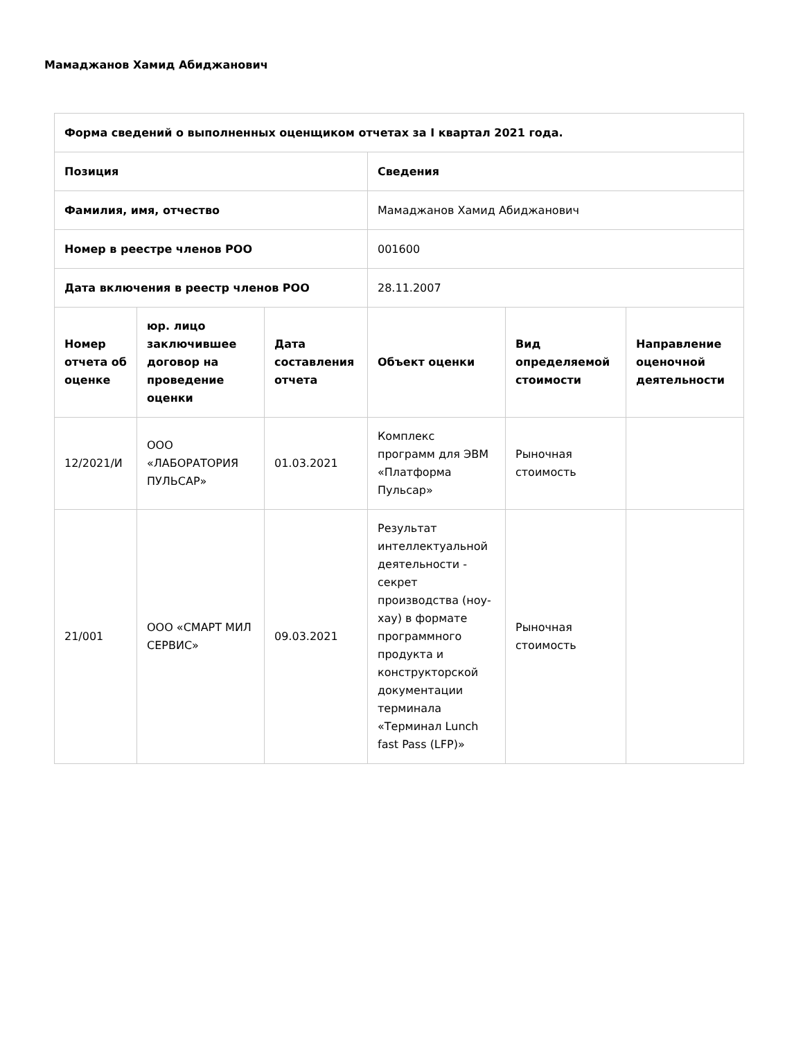Мамаджанов Хамид Абиджанович
| Форма сведений о выполненных оценщиком отчетах за I квартал 2021 года. | | | | | |
| --- | --- | --- | --- | --- | --- |
| Позиция | | | Сведения | | |
| Фамилия, имя, отчество | | | Мамаджанов Хамид Абиджанович | | |
| Номер в реестре членов РОО | | | 001600 | | |
| Дата включения в реестр членов РОО | | | 28.11.2007 | | |
| Номер отчета об оценке | юр. лицо заключившее договор на проведение оценки | Дата составления отчета | Объект оценки | Вид определяемой стоимости | Направление оценочной деятельности |
| 12/2021/И | ООО «ЛАБОРАТОРИЯ ПУЛЬСАР» | 01.03.2021 | Комплекс программ для ЭВМ «Платформа Пульсар» | Рыночная стоимость | |
| 21/001 | ООО «СМАРТ МИЛ СЕРВИС» | 09.03.2021 | Результат интеллектуальной деятельности - секрет производства (ноу-хау) в формате программного продукта и конструкторской документации терминала «Терминал Lunch fast Pass (LFP)» | Рыночная стоимость | |